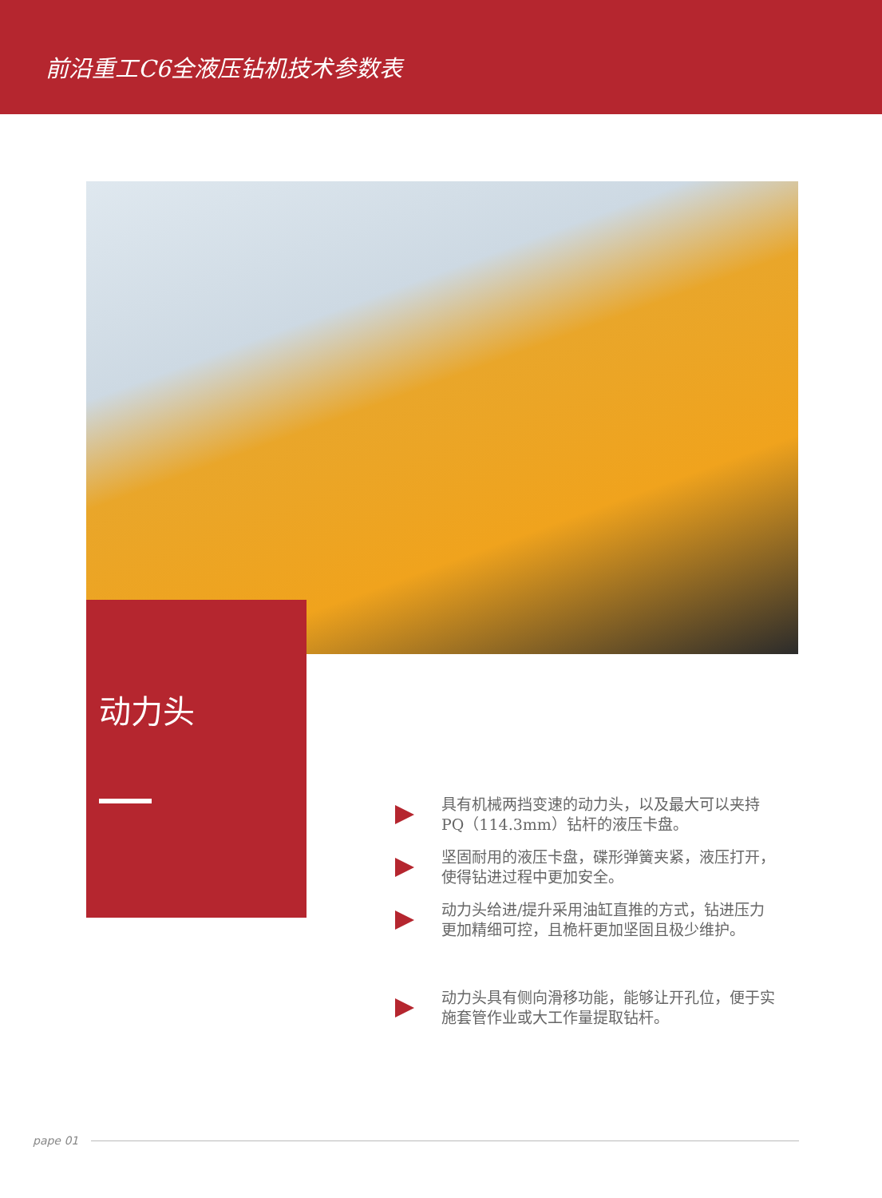前沿重工C6全液压钻机技术参数表
动力头
具有机械两挡变速的动力头，以及最大可以夹持PQ（114.3mm）钻杆的液压卡盘。
坚固耐用的液压卡盘，碟形弹簧夹紧，液压打开，使得钻进过程中更加安全。
动力头给进/提升采用油缸直推的方式，钻进压力更加精细可控，且桅杆更加坚固且极少维护。
动力头具有侧向滑移功能，能够让开孔位，便于实施套管作业或大工作量提取钻杆。
pape 01